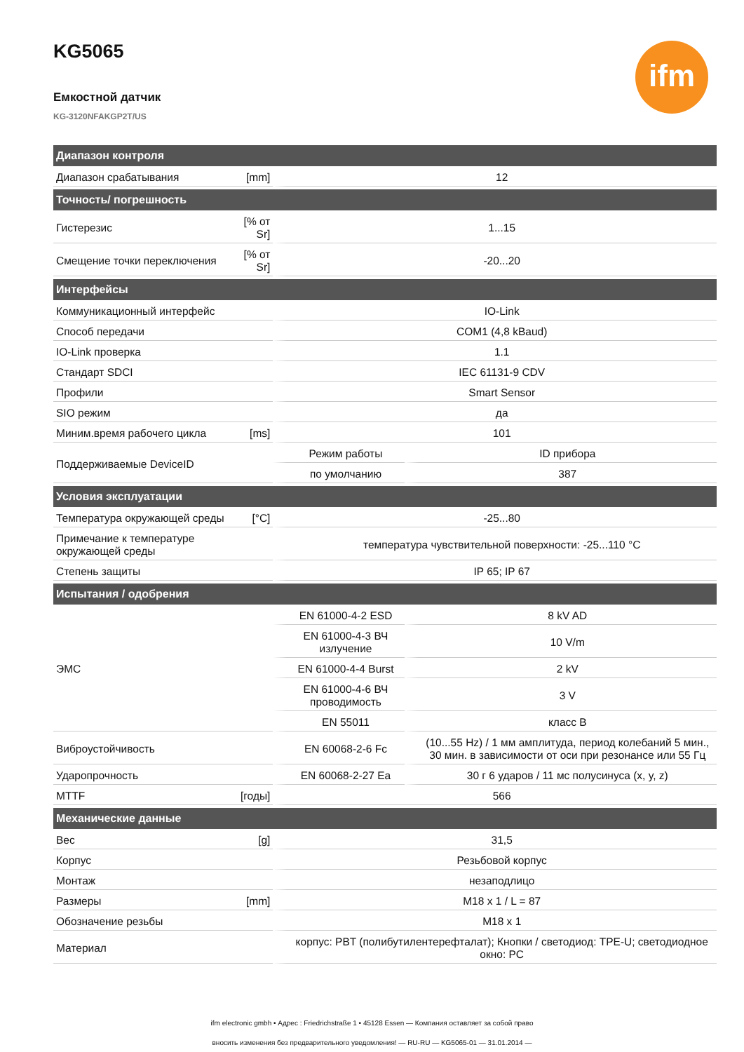ifm
KG5065
Емкостной датчик
KG-3120NFAKGP2T/US
| Диапазон контроля | | | |
| --- | --- | --- | --- |
| Диапазон срабатывания | [mm] | 12 | |
| Точность/ погрешность | | | |
| Гистерезис | [% от Sr] | 1...15 | |
| Смещение точки переключения | [% от Sr] | -20...20 | |
| Интерфейсы | | | |
| Коммуникационный интерфейс | | IO-Link | |
| Способ передачи | | COM1 (4,8 kBaud) | |
| IO-Link проверка | | 1.1 | |
| Стандарт SDCI | | IEC 61131-9 CDV | |
| Профили | | Smart Sensor | |
| SIO режим | | да | |
| Миним.время рабочего цикла | [ms] | 101 | |
| Поддерживаемые DeviceID | | Режим работы | ID прибора |
| | | по умолчанию | 387 |
| Условия эксплуатации | | | |
| Температура окружающей среды | [°C] | -25...80 | |
| Примечание к температуре окружающей среды | | температура чувствительной поверхности: -25...110 °C | |
| Степень защиты | | IP 65; IP 67 | |
| Испытания / одобрения | | | |
| ЭМС | | EN 61000-4-2 ESD | 8 kV AD |
| | | EN 61000-4-3 ВЧ излучение | 10 V/m |
| | | EN 61000-4-4 Burst | 2 kV |
| | | EN 61000-4-6 ВЧ проводимость | 3 V |
| | | EN 55011 | класс B |
| Виброустойчивость | | EN 60068-2-6 Fc | (10...55 Hz) / 1 мм амплитуда, период колебаний 5 мин., 30 мин. в зависимости от оси при резонансе или 55 Гц |
| Ударопрочность | | EN 60068-2-27 Ea | 30 г 6 ударов / 11 мс полусинуса (x, y, z) |
| MTTF | [годы] | 566 | |
| Механические данные | | | |
| Вес | [g] | 31,5 | |
| Корпус | | Резьбовой корпус | |
| Монтаж | | незаподлицо | |
| Размеры | [mm] | M18 x 1 / L = 87 | |
| Обозначение резьбы | | M18 x 1 | |
| Материал | | корпус: PBT (полибутилентерефталат); Кнопки / светодиод: TPE-U; светодиодное окно: PC | |
ifm electronic gmbh • Адрес : Friedrichstraße 1 • 45128 Essen — Компания оставляет за собой право
вносить изменения без предварительного уведомления! — RU-RU — KG5065-01 — 31.01.2014 —